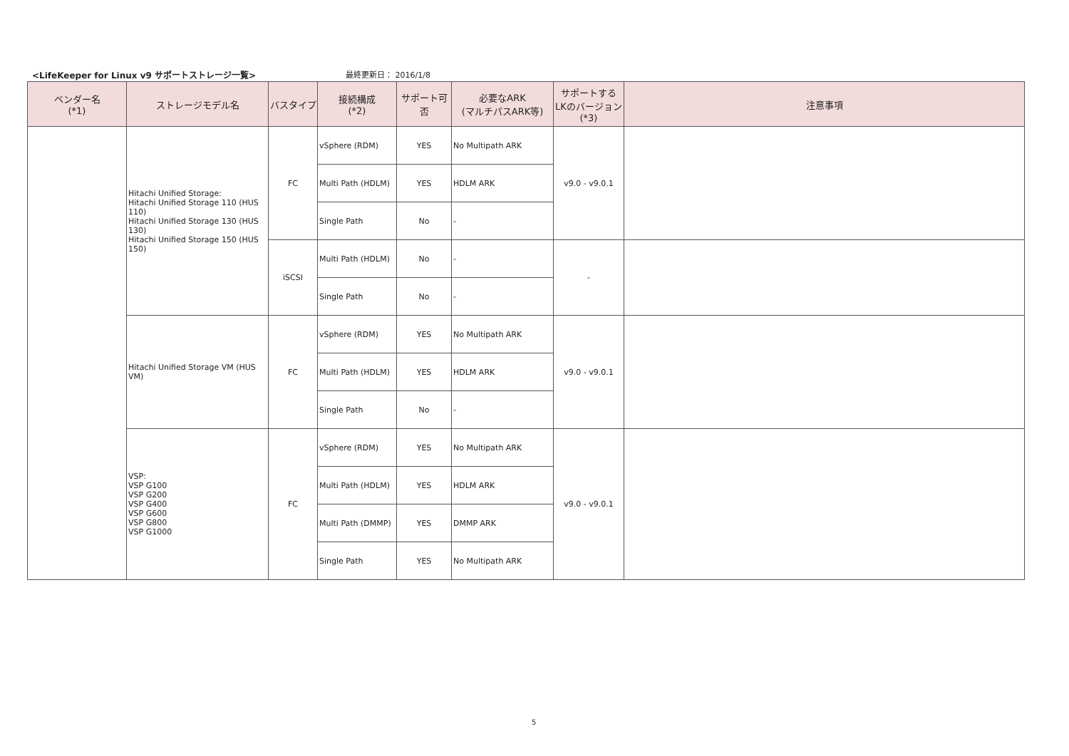<LifeKeeper for Linux v9 サポートストレージ一覧> 最終更新日： 2016/1/8
| ベンダー名 (*1) | ストレージモデル名 | バスタイプ | 接続構成 (*2) | サポート可否 | 必要なARK (マルチパスARK等) | サポートする LKのバージョン (*3) | 注意事項 |
| --- | --- | --- | --- | --- | --- | --- | --- |
| | Hitachi Unified Storage: Hitachi Unified Storage 110 (HUS 110) Hitachi Unified Storage 130 (HUS 130) Hitachi Unified Storage 150 (HUS 150) | FC | vSphere (RDM) | YES | No Multipath ARK | v9.0 - v9.0.1 | |
| | | | Multi Path (HDLM) | YES | HDLM ARK | | |
| | | | Single Path | No | - | | |
| | | iSCSI | Multi Path (HDLM) | No | - | - | |
| | | | Single Path | No | - | | |
| | Hitachi Unified Storage VM (HUS VM) | FC | vSphere (RDM) | YES | No Multipath ARK | v9.0 - v9.0.1 | |
| | | | Multi Path (HDLM) | YES | HDLM ARK | | |
| | | | Single Path | No | - | | |
| | VSP: VSP G100 VSP G200 VSP G400 VSP G600 VSP G800 VSP G1000 | FC | vSphere (RDM) | YES | No Multipath ARK | v9.0 - v9.0.1 | |
| | | | Multi Path (HDLM) | YES | HDLM ARK | | |
| | | | Multi Path (DMMP) | YES | DMMP ARK | | |
| | | | Single Path | YES | No Multipath ARK | | |
5